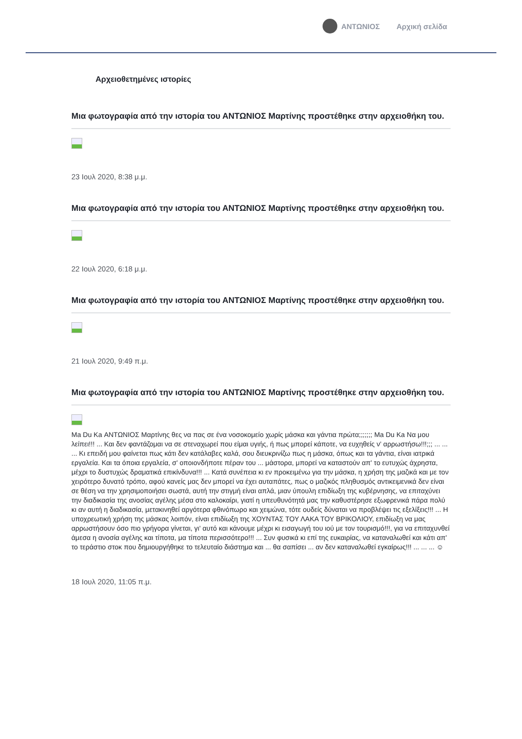ΑΝΤΩΝΙΟΣ Αρχική σελίδα
Αρχειοθετημένες ιστορίες
Μια φωτογραφία από την ιστορία του ΑΝΤΩΝΙΟΣ Μαρτίνης προστέθηκε στην αρχειοθήκη του.
23 Ιουλ 2020, 8:38 μ.μ.
Μια φωτογραφία από την ιστορία του ΑΝΤΩΝΙΟΣ Μαρτίνης προστέθηκε στην αρχειοθήκη του.
22 Ιουλ 2020, 6:18 μ.μ.
Μια φωτογραφία από την ιστορία του ΑΝΤΩΝΙΟΣ Μαρτίνης προστέθηκε στην αρχειοθήκη του.
21 Ιουλ 2020, 9:49 π.μ.
Μια φωτογραφία από την ιστορία του ΑΝΤΩΝΙΟΣ Μαρτίνης προστέθηκε στην αρχειοθήκη του.
Ma Du Ka ΑΝΤΩΝΙΟΣ Μαρτίνης θες να πας σε ένα νοσοκομείο χωρίς μάσκα και γάντια πρώτα;;;;;;; Ma Du Ka Να μου λείπει!!! ... Και δεν φαντάζομαι να σε στεναχωρεί που είμαι υγιής, ή πως μπορεί κάποτε, να ευχηθείς ν' αρρωστήσω!!!;;; ... ... ... Κι επειδή μου φαίνεται πως κάτι δεν κατάλαβες καλά, σου διευκρινίζω πως η μάσκα, όπως και τα γάντια, είναι ιατρικά εργαλεία. Και τα όποια εργαλεία, σ' οποιονδήποτε πέραν του ... μάστορα, μπορεί να καταστούν απ' το ευτυχώς άχρηστα, μέχρι το δυστυχώς δραματικά επικίνδυνα!!! ... Κατά συνέπεια κι εν προκειμένω για την μάσκα, η χρήση της μαζικά και με τον χειρότερο δυνατό τρόπο, αφού κανείς μας δεν μπορεί να έχει αυταπάτες, πως ο μαζικός πληθυσμός αντικειμενικά δεν είναι σε θέση να την χρησιμοποιήσει σωστά, αυτή την στιγμή είναι απλά, μιαν ύπουλη επιδίωξη της κυβέρνησης, να επιταχύνει την διαδικασία της ανοσίας αγέλης μέσα στο καλοκαίρι, γιατί η υπευθυνότητά μας την καθυστέρησε εξωφρενικά πάρα πολύ κι αν αυτή η διαδικασία, μετακινηθεί αργότερα φθινόπωρο και χειμώνα, τότε ουδείς δύναται να προβλέψει τις εξελίξεις!!! ... Η υποχρεωτική χρήση της μάσκας λοιπόν, είναι επιδίωξη της ΧΟΥΝΤΑΣ ΤΟΥ ΛΑΚΑ ΤΟΥ ΒΡΙΚΟΛΙΟΥ, επιδίωξη να μας αρρωστήσουν όσο πιο γρήγορα γίνεται, γι' αυτό και κάνουμε μέχρι κι εισαγωγή του ιού με τον τουρισμό!!!, για να επιταχυνθεί άμεσα η ανοσία αγέλης και τίποτα, μα τίποτα περισσότερο!!! ... Συν φυσικά κι επί της ευκαιρίας, να καταναλωθεί και κάτι απ' το τεράστιο στοκ που δημιουργήθηκε το τελευταίο διάστημα και ... θα σαπίσει ... αν δεν καταναλωθεί εγκαίρως!!! ... ... ... ☺
18 Ιουλ 2020, 11:05 π.μ.